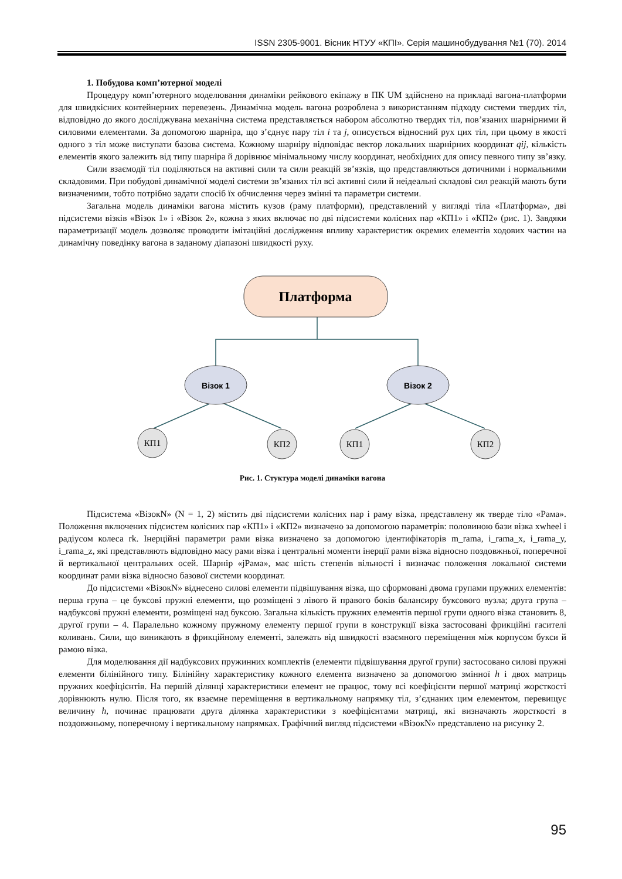ISSN 2305-9001. Вісник НТУУ «КПІ». Серія машинобудування №1 (70). 2014
1. Побудова комп’ютерної моделі
Процедуру комп’ютерного моделювання динаміки рейкового екіпажу в ПК UM здійснено на прикладі вагона-платформи для швидкісних контейнерних перевезень. Динамічна модель вагона розроблена з використанням підходу системи твердих тіл, відповідно до якого досліджувана механічна система представляється набором абсолютно твердих тіл, пов’язаних шарнірними й силовими елементами. За допомогою шарніра, що з’єднує пару тіл i та j, описується відносний рух цих тіл, при цьому в якості одного з тіл може виступати базова система. Кожному шарніру відповідає вектор локальних шарнірних координат qij, кількість елементів якого залежить від типу шарніра й дорівнює мінімальному числу координат, необхідних для опису певного типу зв’язку.
Сили взаємодії тіл поділяються на активні сили та сили реакцій зв’язків, що представляються дотичними і нормальними складовими. При побудові динамічної моделі системи зв’язаних тіл всі активні сили й неідеальні складові сил реакцій мають бути визначеними, тобто потрібно задати спосіб їх обчислення через змінні та параметри системи.
Загальна модель динаміки вагона містить кузов (раму платформи), представлений у вигляді тіла «Платформа», дві підсистеми візків «Візок 1» і «Візок 2», кожна з яких включає по дві підсистеми колісних пар «КП1» і «КП2» (рис. 1). Завдяки параметризації модель дозволяє проводити імітаційні дослідження впливу характеристик окремих елементів ходових частин на динамічну поведінку вагона в заданому діапазоні швидкості руху.
Платформа
Візок 1
Візок 2
КП1
КП2
КП1
КП2
Рис. 1. Стуктура моделі динаміки вагона
Підсистема «ВізокN» (N = 1, 2) містить дві підсистеми колісних пар і раму візка, представлену як тверде тіло «Рама». Положення включених підсистем колісних пар «КП1» і «КП2» визначено за допомогою параметрів: половиною бази візка xwheel і радіусом колеса rk. Інерційні параметри рами візка визначено за допомогою ідентифікаторів m_rama, i_rama_x, i_rama_y, i_rama_z, які представляють відповідно масу рами візка і центральні моменти інерції рами візка відносно поздовжньої, поперечної й вертикальної центральних осей. Шарнір «jРама», має шість степенів вільності і визначає положення локальної системи координат рами візка відносно базової системи координат.
До підсистеми «ВізокN» віднесено силові елементи підвішування візка, що сформовані двома групами пружних елементів: перша група – це буксові пружні елементи, що розміщені з лівого й правого боків балансиру буксового вузла; друга група – надбуксові пружні елементи, розміщені над буксою. Загальна кількість пружних елементів першої групи одного візка становить 8, другої групи – 4. Паралельно кожному пружному елементу першої групи в конструкції візка застосовані фрикційні гасителі коливань. Сили, що виникають в фрикційному елементі, залежать від швидкості взаємного переміщення між корпусом букси й рамою візка.
Для моделювання дії надбуксових пружинних комплектів (елементи підвішування другої групи) застосовано силові пружні елементи білінійного типу. Білінійну характеристику кожного елемента визначено за допомогою змінної h і двох матриць пружних коефіцієнтів. На першій ділянці характеристики елемент не працює, тому всі коефіцієнти першої матриці жорсткості дорівнюють нулю. Після того, як взаємне переміщення в вертикальному напрямку тіл, з’єднаних цим елементом, перевищує величину h, починає працювати друга ділянка характеристики з коефіцієнтами матриці, які визначають жорсткості в поздовжньому, поперечному і вертикальному напрямках. Графічний вигляд підсистеми «ВізокN» представлено на рисунку 2.
95